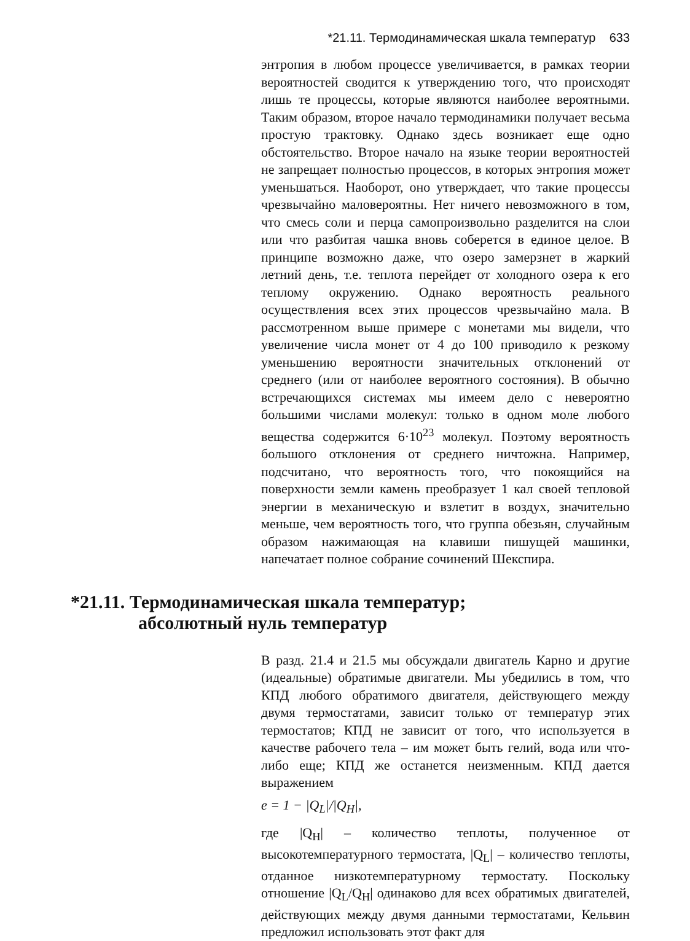*21.11. Термодинамическая шкала температур 633
энтропия в любом процессе увеличивается, в рамках теории вероятностей сводится к утверждению того, что происходят лишь те процессы, которые являются наиболее вероятными. Таким образом, второе начало термодинамики получает весьма простую трактовку. Однако здесь возникает еще одно обстоятельство. Второе начало на языке теории вероятностей не запрещает полностью процессов, в которых энтропия может уменьшаться. Наоборот, оно утверждает, что такие процессы чрезвычайно маловероятны. Нет ничего невозможного в том, что смесь соли и перца самопроизвольно разделится на слои или что разбитая чашка вновь соберется в единое целое. В принципе возможно даже, что озеро замерзнет в жаркий летний день, т.е. теплота перейдет от холодного озера к его теплому окружению. Однако вероятность реального осуществления всех этих процессов чрезвычайно мала. В рассмотренном выше примере с монетами мы видели, что увеличение числа монет от 4 до 100 приводило к резкому уменьшению вероятности значительных отклонений от среднего (или от наиболее вероятного состояния). В обычно встречающихся системах мы имеем дело с невероятно большими числами молекул: только в одном моле любого вещества содержится 6·10<sup>23</sup> молекул. Поэтому вероятность большого отклонения от среднего ничтожна. Например, подсчитано, что вероятность того, что покоящийся на поверхности земли камень преобразует 1 кал своей тепловой энергии в механическую и взлетит в воздух, значительно меньше, чем вероятность того, что группа обезьян, случайным образом нажимающая на клавиши пишущей машинки, напечатает полное собрание сочинений Шекспира.
*21.11. Термодинамическая шкала температур;
абсолютный нуль температур
В разд. 21.4 и 21.5 мы обсуждали двигатель Карно и другие (идеальные) обратимые двигатели. Мы убедились в том, что КПД любого обратимого двигателя, действующего между двумя термостатами, зависит только от температур этих термостатов; КПД не зависит от того, что используется в качестве рабочего тела – им может быть гелий, вода или что-либо еще; КПД же останется неизменным. КПД дается выражением
e = 1 − |Q<sub>L</sub>|/|Q<sub>H</sub>|,
где |Q<sub>H</sub>| – количество теплоты, полученное от высокотемпературного термостата, |Q<sub>L</sub>| – количество теплоты, отданное низкотемпературному термостату. Поскольку отношение |Q<sub>L</sub>/Q<sub>H</sub>| одинаково для всех обратимых двигателей, действующих между двумя данными термостатами, Кельвин предложил использовать этот факт для